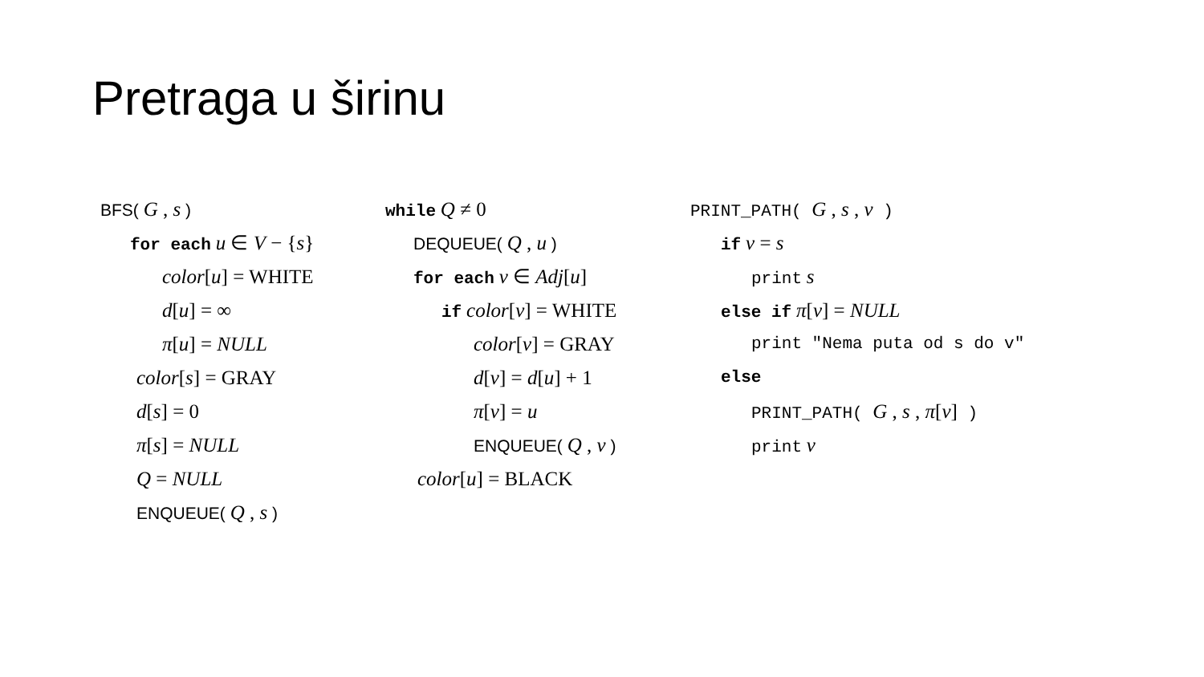Pretraga u širinu
BFS( G , s )
for each u ∈ V − {s}
color[u] = WHITE
d[u] = ∞
π[u] = NULL
color[s] = GRAY
d[s] = 0
π[s] = NULL
Q = NULL
ENQUEUE( Q , s )
while Q ≠ 0
DEQUEUE( Q , u )
for each v ∈ Adj[u]
if color[v] = WHITE
color[v] = GRAY
d[v] = d[u] + 1
π[v] = u
ENQUEUE( Q , v )
color[u] = BLACK
PRINT_PATH( G , s , v )
if v = s
print s
else if π[v] = NULL
print "Nema puta od s do v"
else
PRINT_PATH( G , s , π[v] )
print v